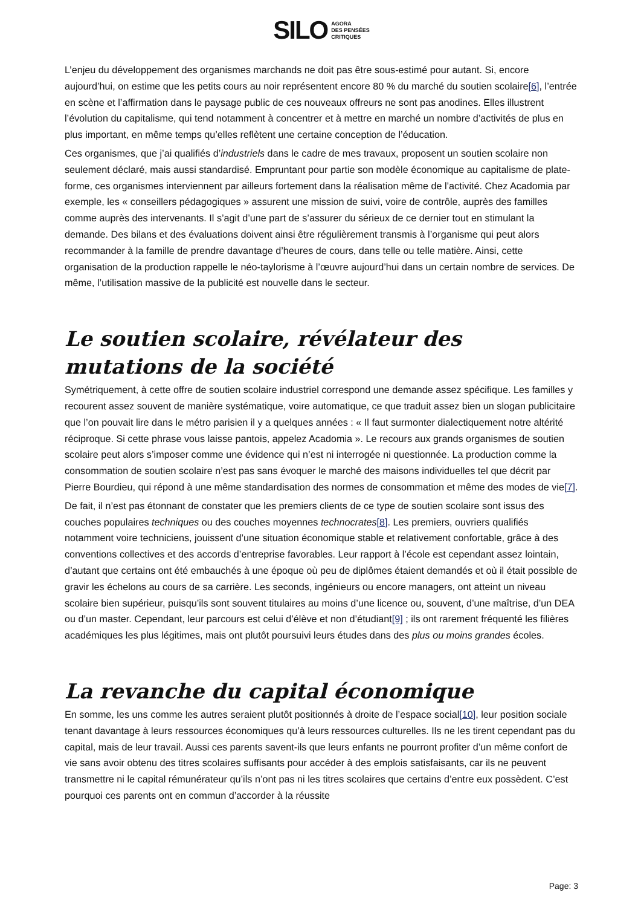SILO AGORA
DES PENSÉES
CRITIQUES
L’enjeu du développement des organismes marchands ne doit pas être sous-estimé pour autant. Si, encore aujourd’hui, on estime que les petits cours au noir représentent encore 80 % du marché du soutien scolaire[6], l’entrée en scène et l’affirmation dans le paysage public de ces nouveaux offreurs ne sont pas anodines. Elles illustrent l’évolution du capitalisme, qui tend notamment à concentrer et à mettre en marché un nombre d’activités de plus en plus important, en même temps qu’elles reflètent une certaine conception de l’éducation.
Ces organismes, que j’ai qualifiés d’industriels dans le cadre de mes travaux, proposent un soutien scolaire non seulement déclaré, mais aussi standardisé. Empruntant pour partie son modèle économique au capitalisme de plate-forme, ces organismes interviennent par ailleurs fortement dans la réalisation même de l’activité. Chez Acadomia par exemple, les « conseillers pédagogiques » assurent une mission de suivi, voire de contrôle, auprès des familles comme auprès des intervenants. Il s’agit d’une part de s’assurer du sérieux de ce dernier tout en stimulant la demande. Des bilans et des évaluations doivent ainsi être régulièrement transmis à l’organisme qui peut alors recommander à la famille de prendre davantage d’heures de cours, dans telle ou telle matière. Ainsi, cette organisation de la production rappelle le néo-taylorisme à l’œuvre aujourd’hui dans un certain nombre de services. De même, l’utilisation massive de la publicité est nouvelle dans le secteur.
Le soutien scolaire, révélateur des mutations de la société
Symétriquement, à cette offre de soutien scolaire industriel correspond une demande assez spécifique. Les familles y recourent assez souvent de manière systématique, voire automatique, ce que traduit assez bien un slogan publicitaire que l’on pouvait lire dans le métro parisien il y a quelques années : « Il faut surmonter dialectiquement notre altérité réciproque. Si cette phrase vous laisse pantois, appelez Acadomia ». Le recours aux grands organismes de soutien scolaire peut alors s’imposer comme une évidence qui n’est ni interrogée ni questionnée. La production comme la consommation de soutien scolaire n’est pas sans évoquer le marché des maisons individuelles tel que décrit par Pierre Bourdieu, qui répond à une même standardisation des normes de consommation et même des modes de vie[7].
De fait, il n’est pas étonnant de constater que les premiers clients de ce type de soutien scolaire sont issus des couches populaires techniques ou des couches moyennes technocrates[8]. Les premiers, ouvriers qualifiés notamment voire techniciens, jouissent d’une situation économique stable et relativement confortable, grâce à des conventions collectives et des accords d’entreprise favorables. Leur rapport à l’école est cependant assez lointain, d’autant que certains ont été embauchés à une époque où peu de diplômes étaient demandés et où il était possible de gravir les échelons au cours de sa carrière. Les seconds, ingénieurs ou encore managers, ont atteint un niveau scolaire bien supérieur, puisqu’ils sont souvent titulaires au moins d’une licence ou, souvent, d’une maîtrise, d’un DEA ou d’un master. Cependant, leur parcours est celui d’élève et non d’étudiant[9] ; ils ont rarement fréquenté les filières académiques les plus légitimes, mais ont plutôt poursuivi leurs études dans des plus ou moins grandes écoles.
La revanche du capital économique
En somme, les uns comme les autres seraient plutôt positionnés à droite de l’espace social[10], leur position sociale tenant davantage à leurs ressources économiques qu’à leurs ressources culturelles. Ils ne les tirent cependant pas du capital, mais de leur travail. Aussi ces parents savent-ils que leurs enfants ne pourront profiter d’un même confort de vie sans avoir obtenu des titres scolaires suffisants pour accéder à des emplois satisfaisants, car ils ne peuvent transmettre ni le capital rémunérateur qu’ils n’ont pas ni les titres scolaires que certains d’entre eux possèdent. C’est pourquoi ces parents ont en commun d’accorder à la réussite
Page: 3